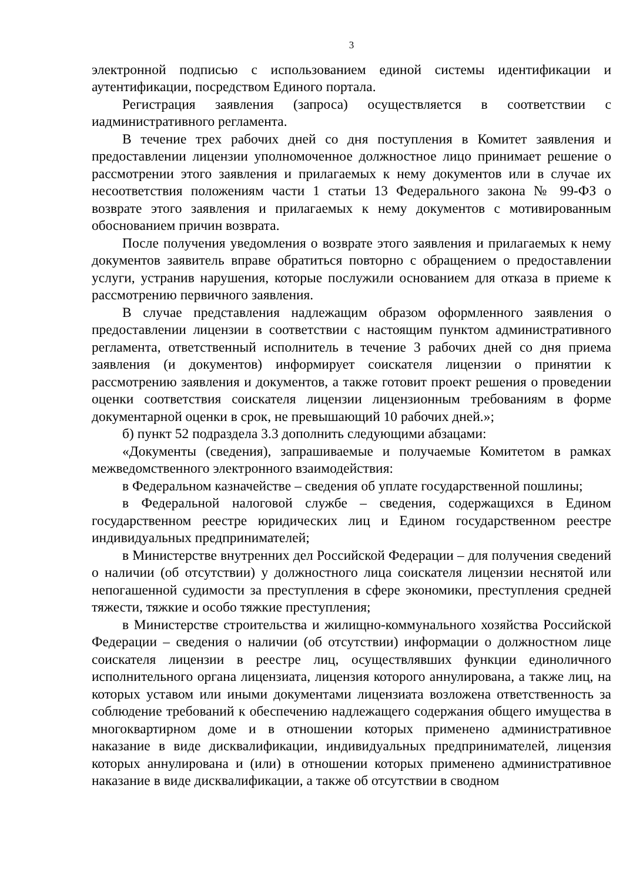3
электронной подписью с использованием единой системы идентификации и аутентификации, посредством Единого портала.
Регистрация заявления (запроса) осуществляется в соответствии с иадминистративного регламента.
В течение трех рабочих дней со дня поступления в Комитет заявления и предоставлении лицензии уполномоченное должностное лицо принимает решение о рассмотрении этого заявления и прилагаемых к нему документов или в случае их несоответствия положениям части 1 статьи 13 Федерального закона № 99-ФЗ о возврате этого заявления и прилагаемых к нему документов с мотивированным обоснованием причин возврата.
После получения уведомления о возврате этого заявления и прилагаемых к нему документов заявитель вправе обратиться повторно с обращением о предоставлении услуги, устранив нарушения, которые послужили основанием для отказа в приеме к рассмотрению первичного заявления.
В случае представления надлежащим образом оформленного заявления о предоставлении лицензии в соответствии с настоящим пунктом административного регламента, ответственный исполнитель в течение 3 рабочих дней со дня приема заявления (и документов) информирует соискателя лицензии о принятии к рассмотрению заявления и документов, а также готовит проект решения о проведении оценки соответствия соискателя лицензии лицензионным требованиям в форме документарной оценки в срок, не превышающий 10 рабочих дней.»;
б) пункт 52 подраздела 3.3 дополнить следующими абзацами:
«Документы (сведения), запрашиваемые и получаемые Комитетом в рамках межведомственного электронного взаимодействия:
в Федеральном казначействе – сведения об уплате государственной пошлины;
в Федеральной налоговой службе – сведения, содержащихся в Едином государственном реестре юридических лиц и Едином государственном реестре индивидуальных предпринимателей;
в Министерстве внутренних дел Российской Федерации – для получения сведений о наличии (об отсутствии) у должностного лица соискателя лицензии неснятой или непогашенной судимости за преступления в сфере экономики, преступления средней тяжести, тяжкие и особо тяжкие преступления;
в Министерстве строительства и жилищно-коммунального хозяйства Российской Федерации – сведения о наличии (об отсутствии) информации о должностном лице соискателя лицензии в реестре лиц, осуществлявших функции единоличного исполнительного органа лицензиата, лицензия которого аннулирована, а также лиц, на которых уставом или иными документами лицензиата возложена ответственность за соблюдение требований к обеспечению надлежащего содержания общего имущества в многоквартирном доме и в отношении которых применено административное наказание в виде дисквалификации, индивидуальных предпринимателей, лицензия которых аннулирована и (или) в отношении которых применено административное наказание в виде дисквалификации, а также об отсутствии в сводном